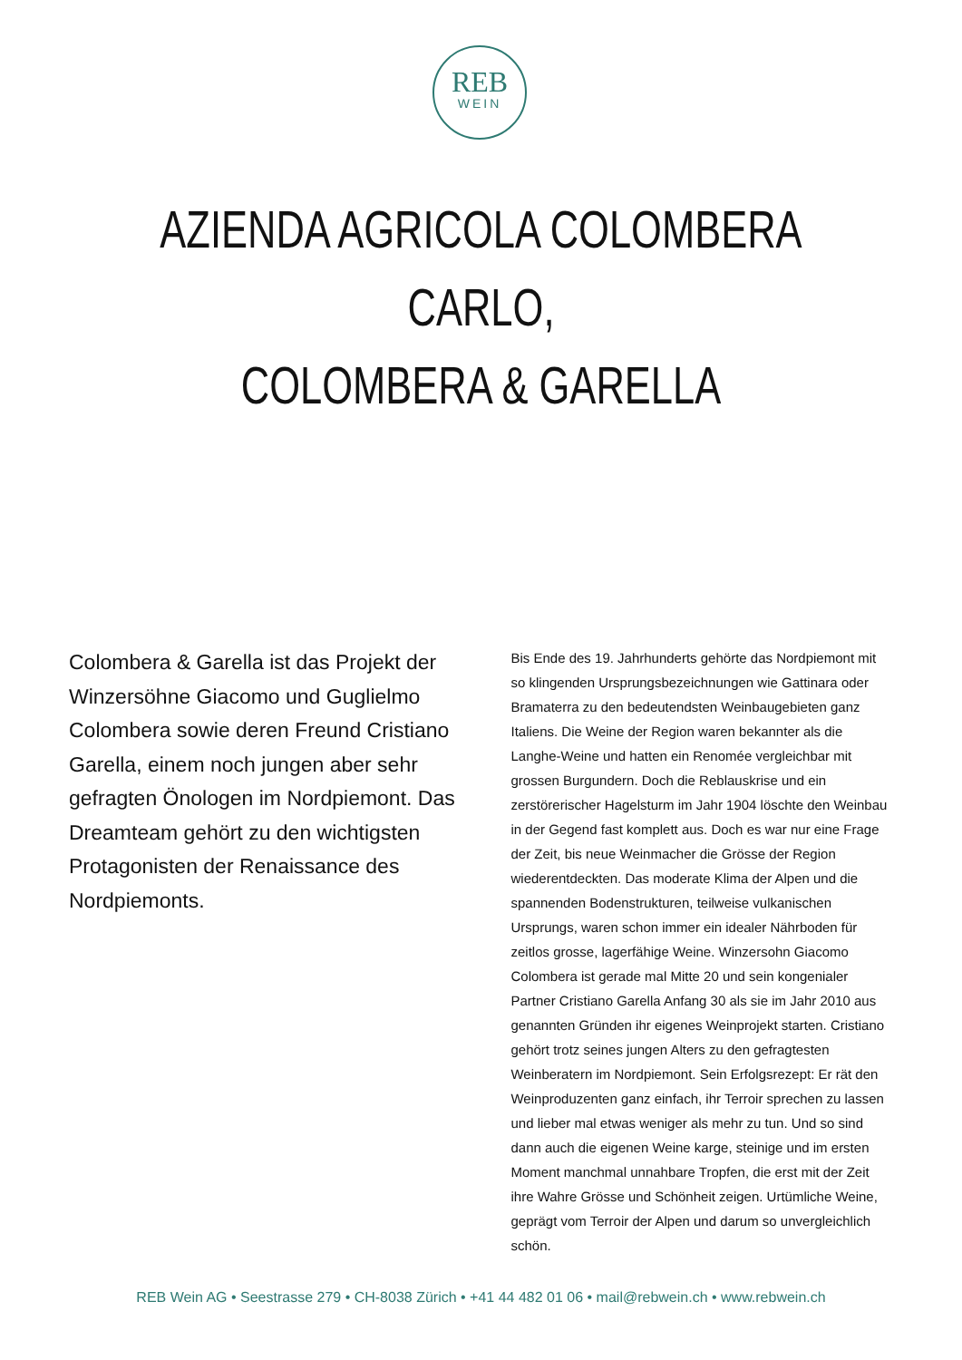REB
WEIN
AZIENDA AGRICOLA COLOMBERA CARLO,
COLOMBERA & GARELLA
Colombera & Garella ist das Projekt der Winzersöhne Giacomo und Guglielmo Colombera sowie deren Freund Cristiano Garella, einem noch jungen aber sehr gefragten Önologen im Nordpiemont. Das Dreamteam gehört zu den wichtigsten Protagonisten der Renaissance des Nordpiemonts.
Bis Ende des 19. Jahrhunderts gehörte das Nordpiemont mit so klingenden Ursprungsbezeichnungen wie Gattinara oder Bramaterra zu den bedeutendsten Weinbaugebieten ganz Italiens. Die Weine der Region waren bekannter als die Langhe-Weine und hatten ein Renomée vergleichbar mit grossen Burgundern. Doch die Reblauskrise und ein zerstörerischer Hagelsturm im Jahr 1904 löschte den Weinbau in der Gegend fast komplett aus. Doch es war nur eine Frage der Zeit, bis neue Weinmacher die Grösse der Region wiederentdeckten. Das moderate Klima der Alpen und die spannenden Bodenstrukturen, teilweise vulkanischen Ursprungs, waren schon immer ein idealer Nährboden für zeitlos grosse, lagerfähige Weine. Winzersohn Giacomo Colombera ist gerade mal Mitte 20 und sein kongenialer Partner Cristiano Garella Anfang 30 als sie im Jahr 2010 aus genannten Gründen ihr eigenes Weinprojekt starten. Cristiano gehört trotz seines jungen Alters zu den gefragtesten Weinberatern im Nordpiemont. Sein Erfolgsrezept: Er rät den Weinproduzenten ganz einfach, ihr Terroir sprechen zu lassen und lieber mal etwas weniger als mehr zu tun. Und so sind dann auch die eigenen Weine karge, steinige und im ersten Moment manchmal unnahbare Tropfen, die erst mit der Zeit ihre Wahre Grösse und Schönheit zeigen. Urtümliche Weine, geprägt vom Terroir der Alpen und darum so unvergleichlich schön.
REB Wein AG • Seestrasse 279 • CH-8038 Zürich • +41 44 482 01 06 • mail@rebwein.ch • www.rebwein.ch